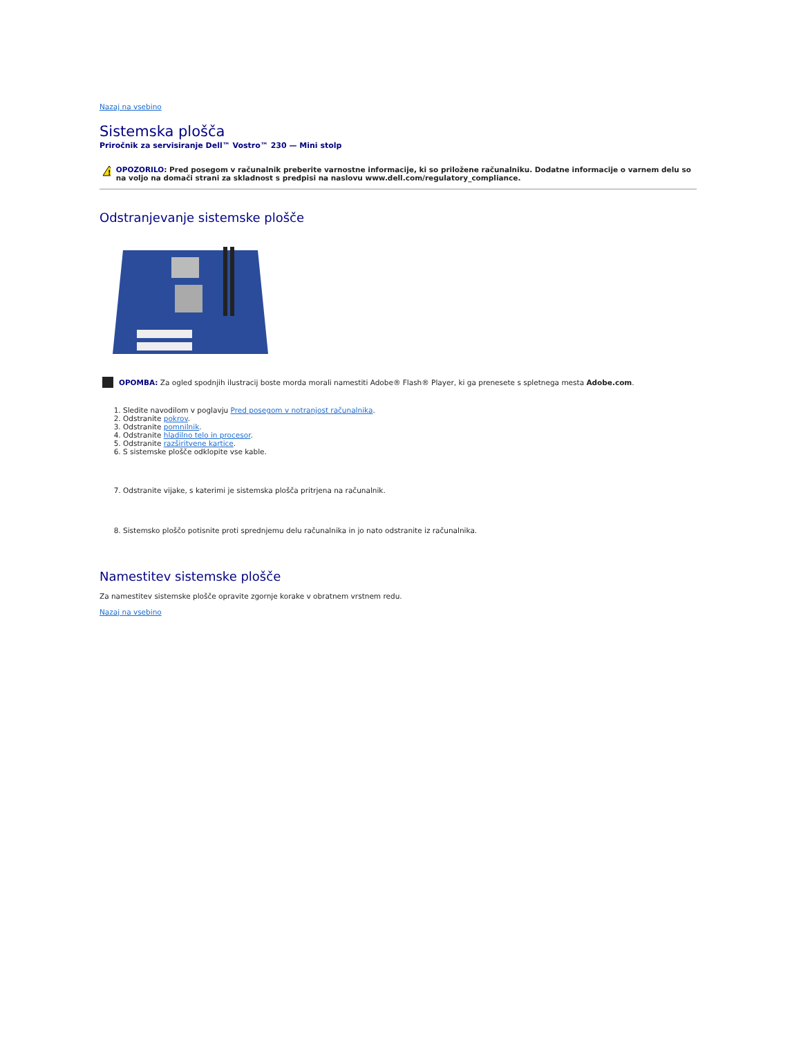Nazaj na vsebino
Sistemska plošča
Priročnik za servisiranje Dell™ Vostro™ 230 — Mini stolp
!
OPOZORILO: Pred posegom v računalnik preberite varnostne informacije, ki so priložene računalniku. Dodatne informacije o varnem delu so na voljo na domači strani za skladnost s predpisi na naslovu www.dell.com/regulatory_compliance.
Odstranjevanje sistemske plošče
OPOMBA: Za ogled spodnjih ilustracij boste morda morali namestiti Adobe® Flash® Player, ki ga prenesete s spletnega mesta Adobe.com.
1. Sledite navodilom v poglavju Pred posegom v notranjost računalnika.
2. Odstranite pokrov.
3. Odstranite pomnilnik.
4. Odstranite hladilno telo in procesor.
5. Odstranite razširitvene kartice.
6. S sistemske plošče odklopite vse kable.
7. Odstranite vijake, s katerimi je sistemska plošča pritrjena na računalnik.
8. Sistemsko ploščo potisnite proti sprednjemu delu računalnika in jo nato odstranite iz računalnika.
Namestitev sistemske plošče
Za namestitev sistemske plošče opravite zgornje korake v obratnem vrstnem redu.
Nazaj na vsebino